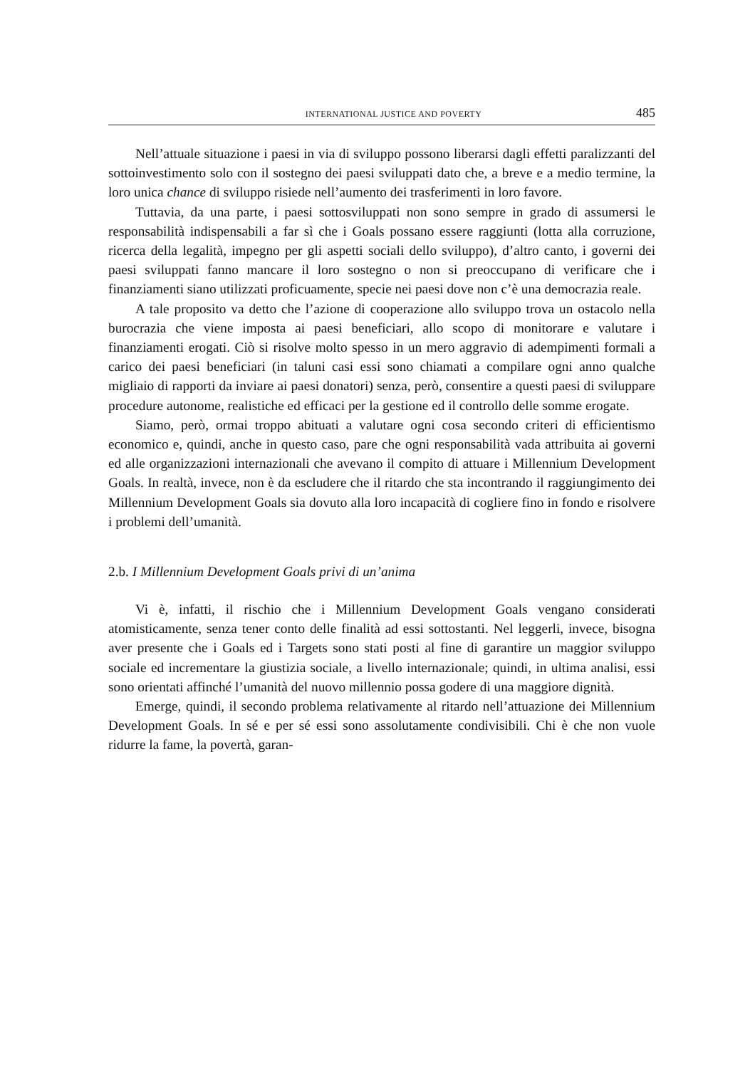INTERNATIONAL JUSTICE AND POVERTY 485
Nell’attuale situazione i paesi in via di sviluppo possono liberarsi dagli effetti paralizzanti del sottoinvestimento solo con il sostegno dei paesi sviluppati dato che, a breve e a medio termine, la loro unica chance di sviluppo risiede nell’aumento dei trasferimenti in loro favore.
Tuttavia, da una parte, i paesi sottosviluppati non sono sempre in grado di assumersi le responsabilità indispensabili a far sì che i Goals possano essere raggiunti (lotta alla corruzione, ricerca della legalità, impegno per gli aspetti sociali dello sviluppo), d’altro canto, i governi dei paesi sviluppati fanno mancare il loro sostegno o non si preoccupano di verificare che i finanziamenti siano utilizzati proficuamente, specie nei paesi dove non c’è una democrazia reale.
A tale proposito va detto che l’azione di cooperazione allo sviluppo trova un ostacolo nella burocrazia che viene imposta ai paesi beneficiari, allo scopo di monitorare e valutare i finanziamenti erogati. Ciò si risolve molto spesso in un mero aggravio di adempimenti formali a carico dei paesi beneficiari (in taluni casi essi sono chiamati a compilare ogni anno qualche migliaio di rapporti da inviare ai paesi donatori) senza, però, consentire a questi paesi di sviluppare procedure autonome, realistiche ed efficaci per la gestione ed il controllo delle somme erogate.
Siamo, però, ormai troppo abituati a valutare ogni cosa secondo criteri di efficientismo economico e, quindi, anche in questo caso, pare che ogni responsabilità vada attribuita ai governi ed alle organizzazioni internazionali che avevano il compito di attuare i Millennium Development Goals. In realtà, invece, non è da escludere che il ritardo che sta incontrando il raggiungimento dei Millennium Development Goals sia dovuto alla loro incapacità di cogliere fino in fondo e risolvere i problemi dell’umanità.
2.b. I Millennium Development Goals privi di un’anima
Vi è, infatti, il rischio che i Millennium Development Goals vengano considerati atomisticamente, senza tener conto delle finalità ad essi sottostanti. Nel leggerli, invece, bisogna aver presente che i Goals ed i Targets sono stati posti al fine di garantire un maggior sviluppo sociale ed incrementare la giustizia sociale, a livello internazionale; quindi, in ultima analisi, essi sono orientati affinché l’umanità del nuovo millennio possa godere di una maggiore dignità.
Emerge, quindi, il secondo problema relativamente al ritardo nell’attuazione dei Millennium Development Goals. In sé e per sé essi sono assolutamente condivisibili. Chi è che non vuole ridurre la fame, la povertà, garan-